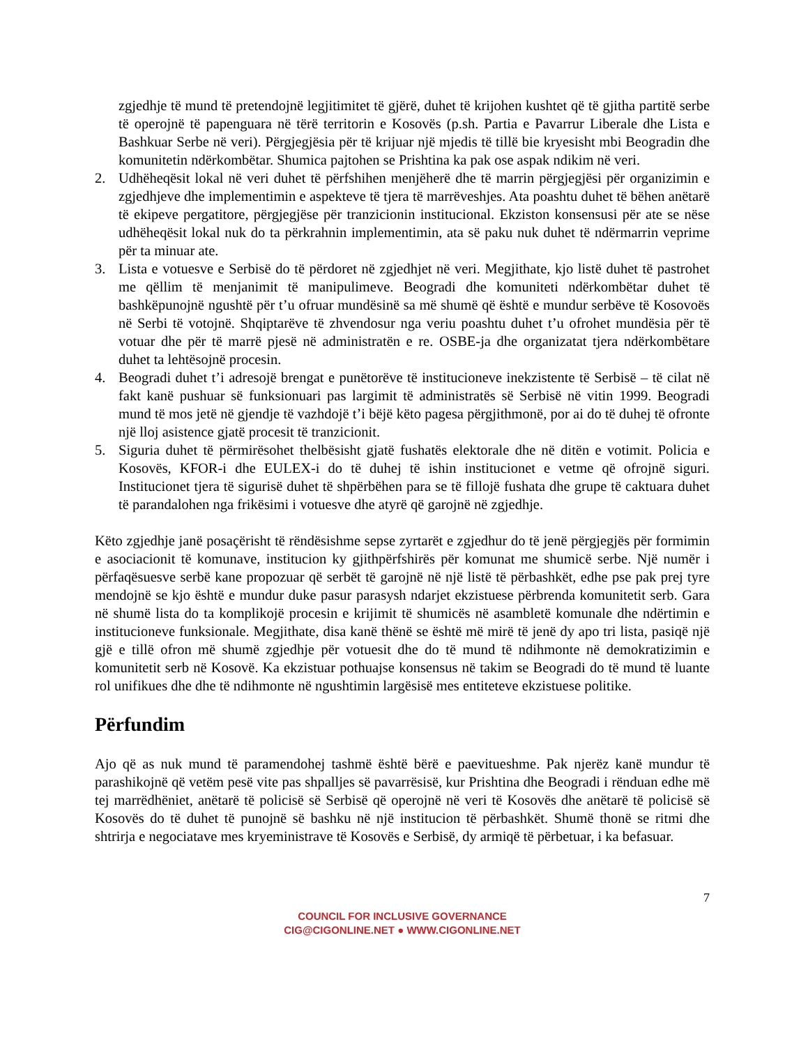zgjedhje të mund të pretendojnë legjitimitet të gjërë, duhet të krijohen kushtet që të gjitha partitë serbe të operojnë të papenguara në tërë territorin e Kosovës (p.sh. Partia e Pavarrur Liberale dhe Lista e Bashkuar Serbe në veri). Përgjegjësia për të krijuar një mjedis të tillë bie kryesisht mbi Beogradin dhe komunitetin ndërkombëtar. Shumica pajtohen se Prishtina ka pak ose aspak ndikim në veri.
2. Udhëheqësit lokal në veri duhet të përfshihen menjëherë dhe të marrin përgjegjësi për organizimin e zgjedhjeve dhe implementimin e aspekteve të tjera të marrëveshjes. Ata poashtu duhet të bëhen anëtarë të ekipeve pergatitore, përgjegjëse për tranzicionin institucional. Ekziston konsensusi për ate se nëse udhëheqësit lokal nuk do ta përkrahnin implementimin, ata së paku nuk duhet të ndërmarrin veprime për ta minuar ate.
3. Lista e votuesve e Serbisë do të përdoret në zgjedhjet në veri. Megjithate, kjo listë duhet të pastrohet me qëllim të menjanimit të manipulimeve. Beogradi dhe komuniteti ndërkombëtar duhet të bashkëpunojnë ngushtë për t’u ofruar mundësinë sa më shumë që është e mundur serbëve të Kosovoës në Serbi të votojnë. Shqiptarëve të zhvendosur nga veriu poashtu duhet t’u ofrohet mundësia për të votuar dhe për të marrë pjesë në administratën e re. OSBE-ja dhe organizatat tjera ndërkombëtare duhet ta lehtësojnë procesin.
4. Beogradi duhet t’i adresojë brengat e punëtorëve të institucioneve inekzistente të Serbisë – të cilat në fakt kanë pushuar së funksionuari pas largimit të administratës së Serbisë në vitin 1999. Beogradi mund të mos jetë në gjendje të vazhdojë t’i bëjë këto pagesa përgjithmonë, por ai do të duhej të ofronte një lloj asistence gjatë procesit të tranzicionit.
5. Siguria duhet të përmirësohet thelbësisht gjatë fushatës elektorale dhe në ditën e votimit. Policia e Kosovës, KFOR-i dhe EULEX-i do të duhej të ishin institucionet e vetme që ofrojnë siguri. Institucionet tjera të sigurisë duhet të shpërbëhen para se të fillojë fushata dhe grupe të caktuara duhet të parandalohen nga frikësimi i votuesve dhe atyrë që garojnë në zgjedhje.
Këto zgjedhje janë posaçërisht të rëndësishme sepse zyrtarët e zgjedhur do të jenë përgjegjës për formimin e asociacionit të komunave, institucion ky gjithpërfshirës për komunat me shumicë serbe. Një numër i përfaqësuesve serbë kane propozuar që serbët të garojnë në një listë të përbashkët, edhe pse pak prej tyre mendojnë se kjo është e mundur duke pasur parasysh ndarjet ekzistuese përbrenda komunitetit serb. Gara në shumë lista do ta komplikojë procesin e krijimit të shumicës në asambletë komunale dhe ndërtimin e institucioneve funksionale. Megjithate, disa kanë thënë se është më mirë të jenë dy apo tri lista, pasiqë një gjë e tillë ofron më shumë zgjedhje për votuesit dhe do të mund të ndihmonte në demokratizimin e komunitetit serb në Kosovë. Ka ekzistuar pothuajse konsensus në takim se Beogradi do të mund të luante rol unifikues dhe dhe të ndihmonte në ngushtimin largësisë mes entiteteve ekzistuese politike.
Përfundim
Ajo që as nuk mund të paramendohej tashmë është bërë e paevitueshme. Pak njerëz kanë mundur të parashikojnë që vetëm pesë vite pas shpalljes së pavarrësisë, kur Prishtina dhe Beogradi i rënduan edhe më tej marrëdhëniet, anëtarë të policisë së Serbisë që operojnë në veri të Kosovës dhe anëtarë të policisë së Kosovës do të duhet të punojnë së bashku në një institucion të përbashkët. Shumë thonë se ritmi dhe shtrirja e negociatave mes kryeministrave të Kosovës e Serbisë, dy armiqë të përbetuar, i ka befasuar.
7
COUNCIL FOR INCLUSIVE GOVERNANCE
CIG@CIGONLINE.NET ● WWW.CIGONLINE.NET